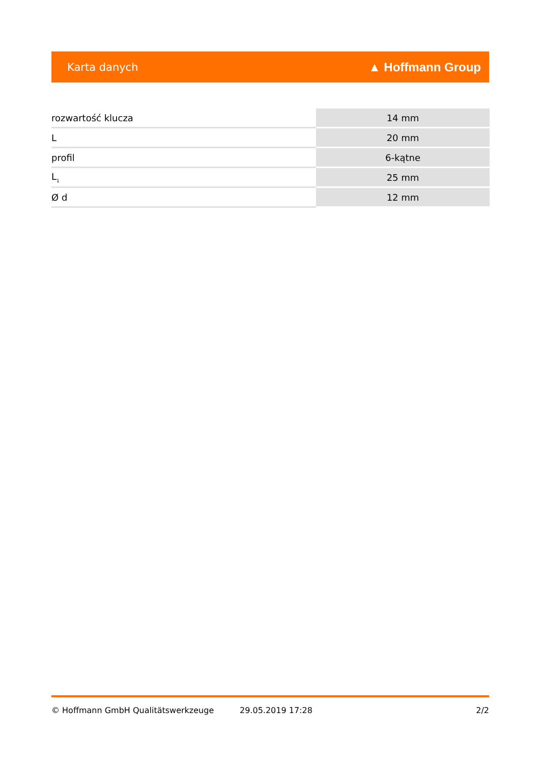Karta danych ▲ Hoffmann Group
| rozwartość klucza | 14 mm |
| L | 20 mm |
| profil | 6-kątne |
| L<sub>1</sub> | 25 mm |
| Ø d | 12 mm |
© Hoffmann GmbH Qualitätswerkzeuge 29.05.2019 17:28 2/2